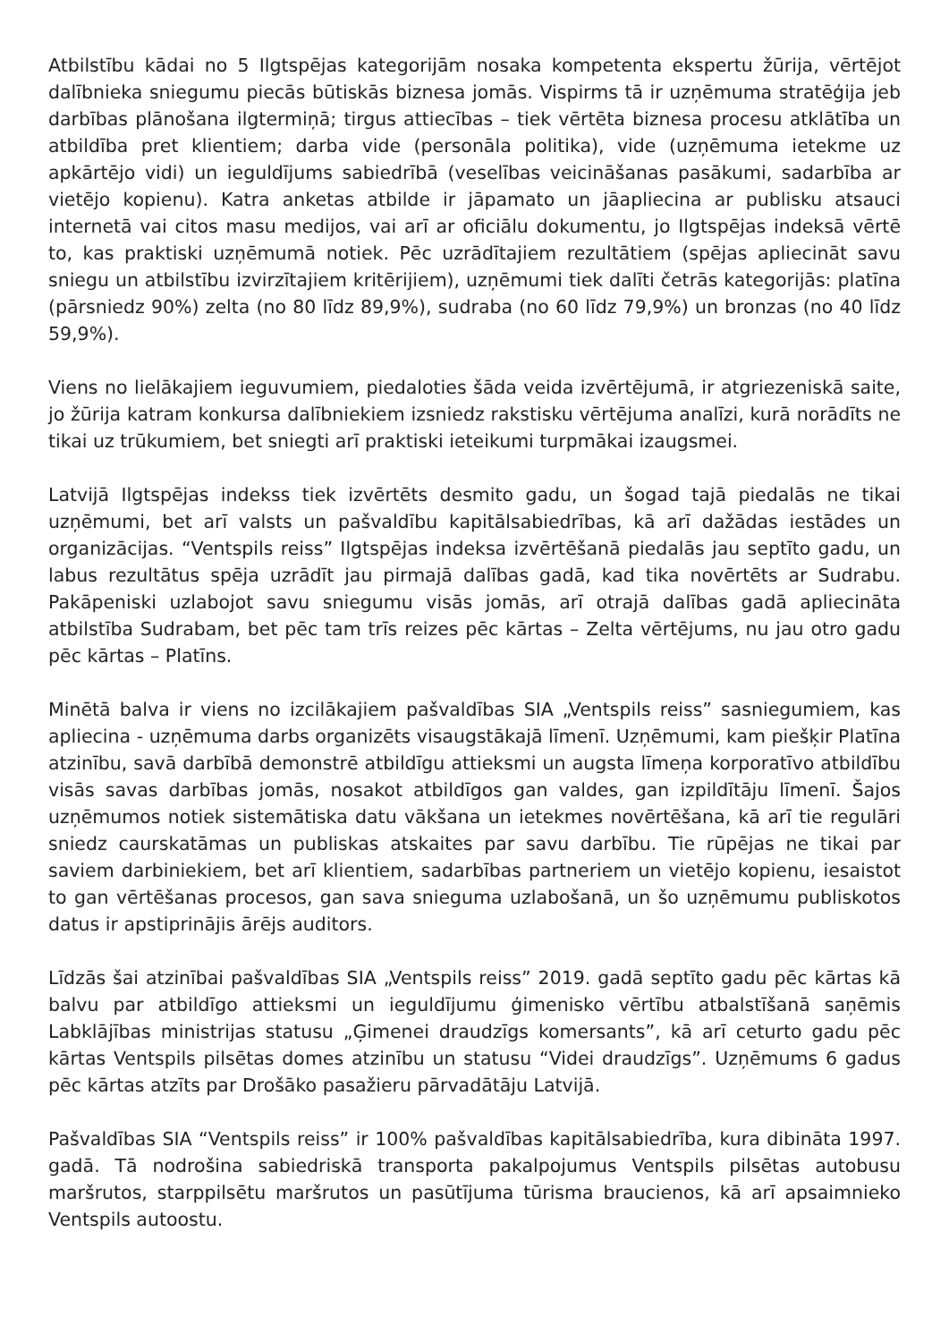Atbilstību kādai no 5 Ilgtspējas kategorijām nosaka kompetenta ekspertu žūrija, vērtējot dalībnieka sniegumu piecās būtiskās biznesa jomās. Vispirms tā ir uzņēmuma stratēģija jeb darbības plānošana ilgtermiņā; tirgus attiecības – tiek vērtēta biznesa procesu atklātība un atbildība pret klientiem; darba vide (personāla politika), vide (uzņēmuma ietekme uz apkārtējo vidi) un ieguldījums sabiedrībā (veselības veicināšanas pasākumi, sadarbība ar vietējo kopienu). Katra anketas atbilde ir jāpamato un jāapliecina ar publisku atsauci internetā vai citos masu medijos, vai arī ar oficiālu dokumentu, jo Ilgtspējas indeksā vērtē to, kas praktiski uzņēmumā notiek. Pēc uzrādītajiem rezultātiem (spējas apliecināt savu sniegu un atbilstību izvirzītajiem kritērijiem), uzņēmumi tiek dalīti četrās kategorijās: platīna (pārsniedz 90%) zelta (no 80 līdz 89,9%), sudraba (no 60 līdz 79,9%) un bronzas (no 40 līdz 59,9%).
Viens no lielākajiem ieguvumiem, piedaloties šāda veida izvērtējumā, ir atgriezeniskā saite, jo žūrija katram konkursa dalībniekiem izsniedz rakstisku vērtējuma analīzi, kurā norādīts ne tikai uz trūkumiem, bet sniegti arī praktiski ieteikumi turpmākai izaugsmei.
Latvijā Ilgtspējas indekss tiek izvērtēts desmito gadu, un šogad tajā piedalās ne tikai uzņēmumi, bet arī valsts un pašvaldību kapitālsabiedrības, kā arī dažādas iestādes un organizācijas. “Ventspils reiss” Ilgtspējas indeksa izvērtēšanā piedalās jau septīto gadu, un labus rezultātus spēja uzrādīt jau pirmajā dalības gadā, kad tika novērtēts ar Sudrabu. Pakāpeniski uzlabojot savu sniegumu visās jomās, arī otrajā dalības gadā apliecināta atbilstība Sudrabam, bet pēc tam trīs reizes pēc kārtas – Zelta vērtējums, nu jau otro gadu pēc kārtas – Platīns.
Minētā balva ir viens no izcilākajiem pašvaldības SIA „Ventspils reiss” sasniegumiem, kas apliecina - uzņēmuma darbs organizēts visaugstākajā līmenī. Uzņēmumi, kam piešķir Platīna atzinību, savā darbībā demonstrē atbildīgu attieksmi un augsta līmeņa korporatīvo atbildību visās savas darbības jomās, nosakot atbildīgos gan valdes, gan izpildītāju līmenī. Šajos uzņēmumos notiek sistemātiska datu vākšana un ietekmes novērtēšana, kā arī tie regulāri sniedz caurskatāmas un publiskas atskaites par savu darbību. Tie rūpējas ne tikai par saviem darbiniekiem, bet arī klientiem, sadarbības partneriem un vietējo kopienu, iesaistot to gan vērtēšanas procesos, gan sava snieguma uzlabošanā, un šo uzņēmumu publiskotos datus ir apstiprinājis ārējs auditors.
Līdzās šai atzinībai pašvaldības SIA „Ventspils reiss” 2019. gadā septīto gadu pēc kārtas kā balvu par atbildīgo attieksmi un ieguldījumu ģimenisko vērtību atbalstīšanā saņēmis Labklājības ministrijas statusu „Ģimenei draudzīgs komersants”, kā arī ceturto gadu pēc kārtas Ventspils pilsētas domes atzinību un statusu “Videi draudzīgs”. Uzņēmums 6 gadus pēc kārtas atzīts par Drošāko pasažieru pārvadātāju Latvijā.
Pašvaldības SIA “Ventspils reiss” ir 100% pašvaldības kapitālsabiedrība, kura dibināta 1997. gadā. Tā nodrošina sabiedriskā transporta pakalpojumus Ventspils pilsētas autobusu maršrutos, starppilsētu maršrutos un pasūtījuma tūrisma braucienos, kā arī apsaimnieko Ventspils autoostu.